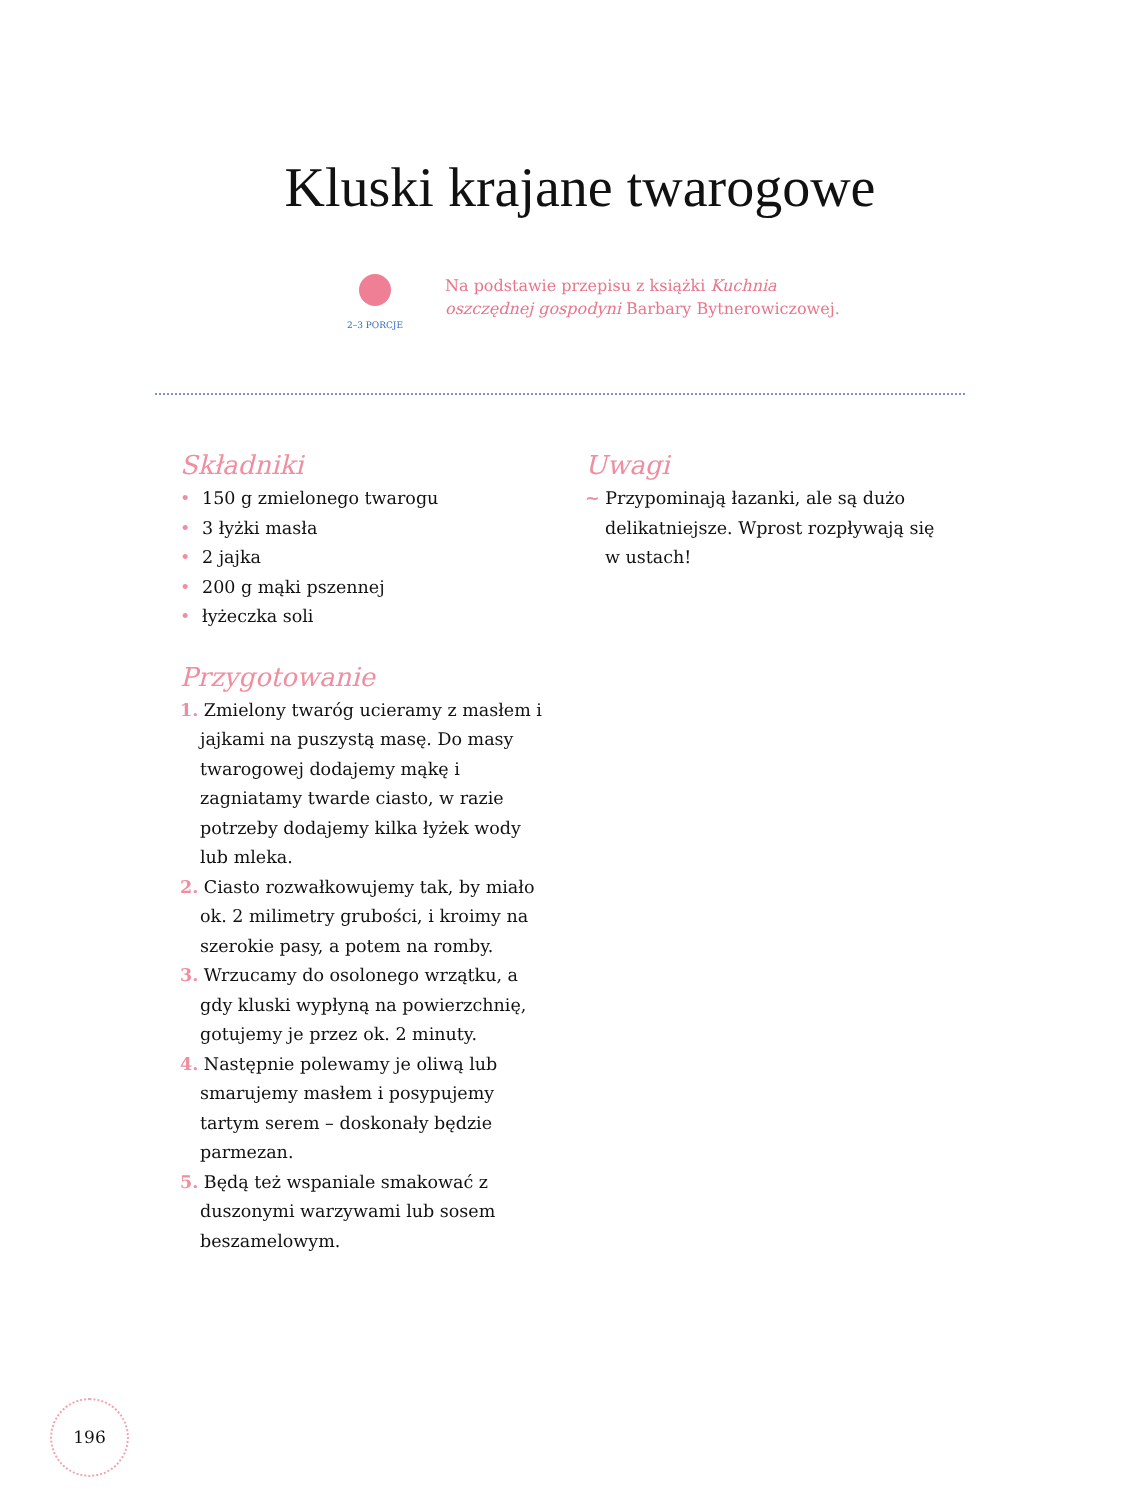Kluski krajane twarogowe
2–3 PORCJE
Na podstawie przepisu z książki Kuchnia
oszczędnej gospodyni Barbary Bytnerowiczowej.
Składniki
• 150 g zmielonego twarogu
• 3 łyżki masła
• 2 jajka
• 200 g mąki pszennej
• łyżeczka soli
Przygotowanie
1. Zmielony twaróg ucieramy z masłem i jajkami na puszystą masę. Do masy twarogowej dodajemy mąkę i zagniatamy twarde ciasto, w razie potrzeby dodajemy kilka łyżek wody lub mleka.
2. Ciasto rozwałkowujemy tak, by miało ok. 2 milimetry grubości, i kroimy na szerokie pasy, a potem na romby.
3. Wrzucamy do osolonego wrzątku, a gdy kluski wypłyną na powierzchnię, gotujemy je przez ok. 2 minuty.
4. Następnie polewamy je oliwą lub smarujemy masłem i posypujemy tartym serem – doskonały będzie parmezan.
5. Będą też wspaniale smakować z duszonymi warzywami lub sosem beszamelowym.
Uwagi
~ Przypominają łazanki, ale są dużo delikatniejsze. Wprost rozpływają się w ustach!
196